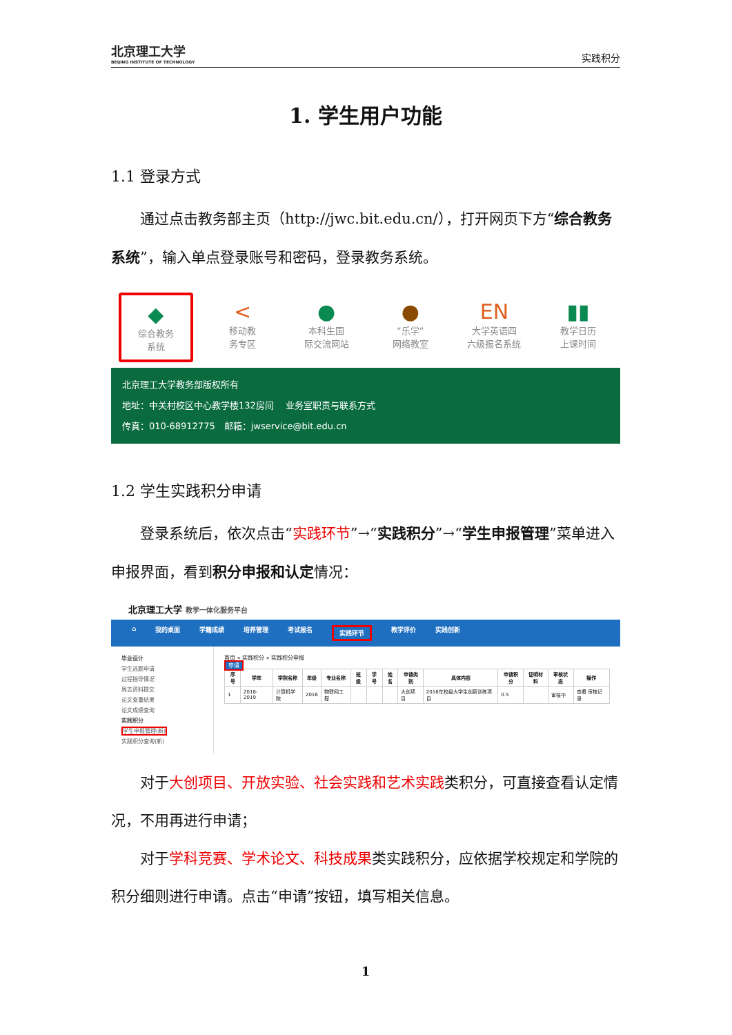北京理工大学
BEIJING INSTITUTE OF TECHNOLOGY
实践积分
1. 学生用户功能
1.1 登录方式
通过点击教务部主页（http://jwc.bit.edu.cn/），打开网页下方“综合教务系统”，输入单点登录账号和密码，登录教务系统。
◆
综合教务
系统
<
移动教
务专区
●
本科生国
际交流网站
●
“乐学”
网络教室
EN
大学英语四
六级报名系统
▮▮
教学日历
上课时间
北京理工大学教务部版权所有
地址：中关村校区中心教学楼132房间　 业务室职责与联系方式
传真：010-68912775　邮箱：jwservice@bit.edu.cn
1.2 学生实践积分申请
登录系统后，依次点击“实践环节”→“实践积分”→“学生申报管理”菜单进入申报界面，看到积分申报和认定情况：
北京理工大学 教学一体化服务平台
⌂ 我的桌面 学籍成绩 培养管理 考试报名 实践环节 教学评价 实践创新
毕业设计
学生选题申请
过程指导情况
周志资料提交
论文查重结果
论文成绩查询
实践积分
学生申报管理(新)
实践积分查询(新)
首页 » 实践积分 » 实践积分申报
申请
| 序号 | 学年 | 学院名称 | 年级 | 专业名称 | 班级 | 学号 | 姓名 | 申请类别 | 具体内容 | 申请积分 | 证明材料 | 审核状态 | 操作 |
| --- | --- | --- | --- | --- | --- | --- | --- | --- | --- | --- | --- | --- | --- |
| 1 | 2018-2019 | 计算机学院 | 2016 | 物联网工程 | | | | 大创项目 | 2016年校级大学生创新训练项目 | 0.5 | | 审核中 | 查看 审核记录 |
对于大创项目、开放实验、社会实践和艺术实践类积分，可直接查看认定情况，不用再进行申请；
对于学科竞赛、学术论文、科技成果类实践积分，应依据学校规定和学院的积分细则进行申请。点击“申请”按钮，填写相关信息。
1